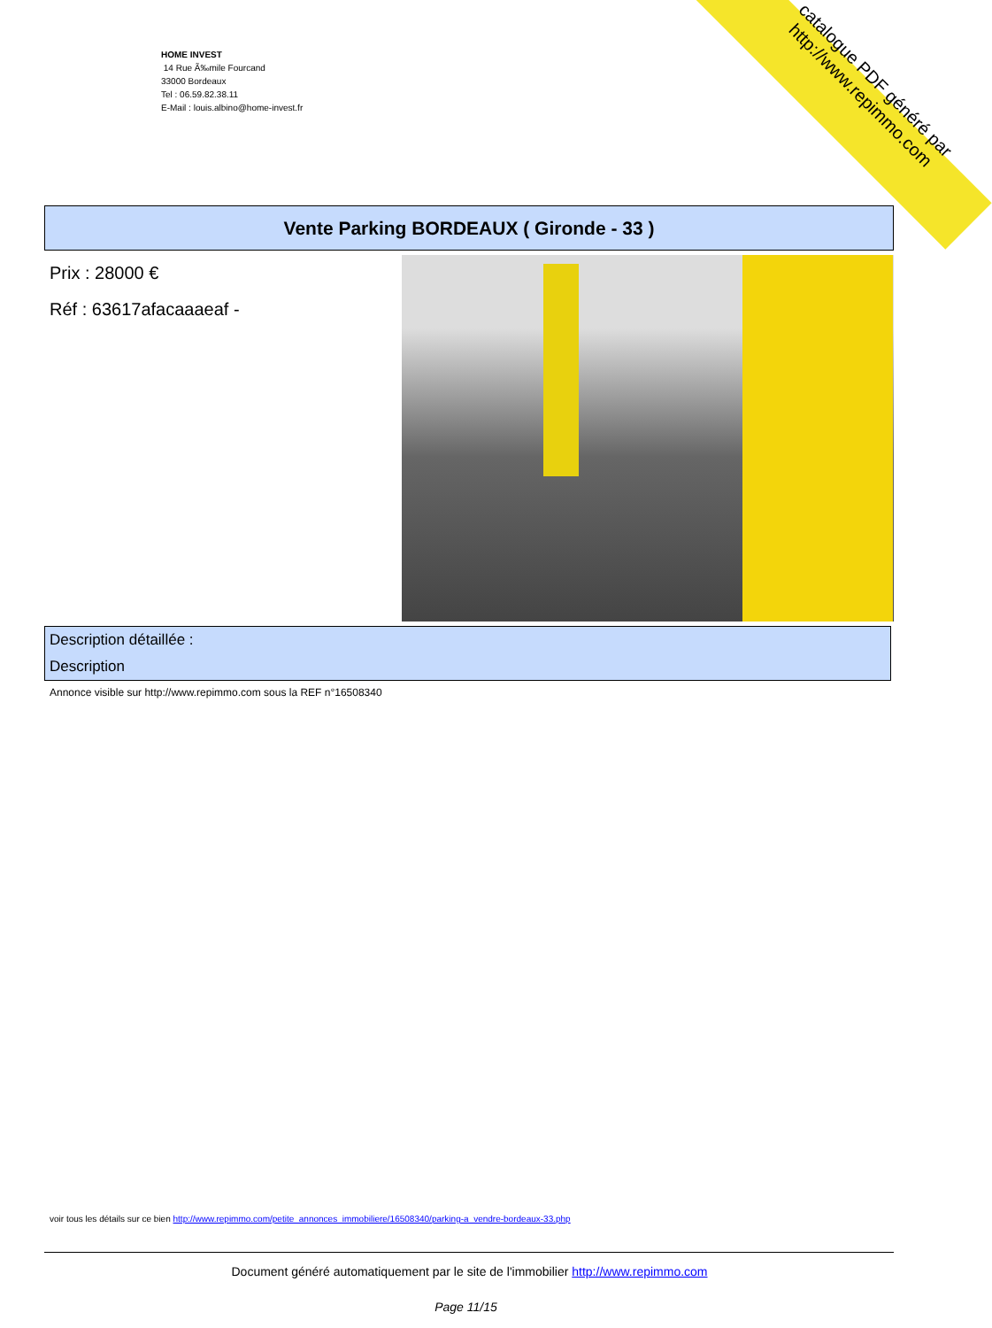HOME INVEST
14 Rue Ã‰mile Fourcand
33000 Bordeaux
Tel : 06.59.82.38.11
E-Mail : louis.albino@home-invest.fr
catalogue PDF généré par http://www.repimmo.com
Vente Parking BORDEAUX ( Gironde - 33 )
Prix : 28000 €
Réf : 63617afacaaaeaf -
Description détaillée :
Description
Annonce visible sur http://www.repimmo.com sous la REF n°16508340
voir tous les détails sur ce bien http://www.repimmo.com/petite_annonces_immobiliere/16508340/parking-a_vendre-bordeaux-33.php
Document généré automatiquement par le site de l'immobilier http://www.repimmo.com
Page 11/15